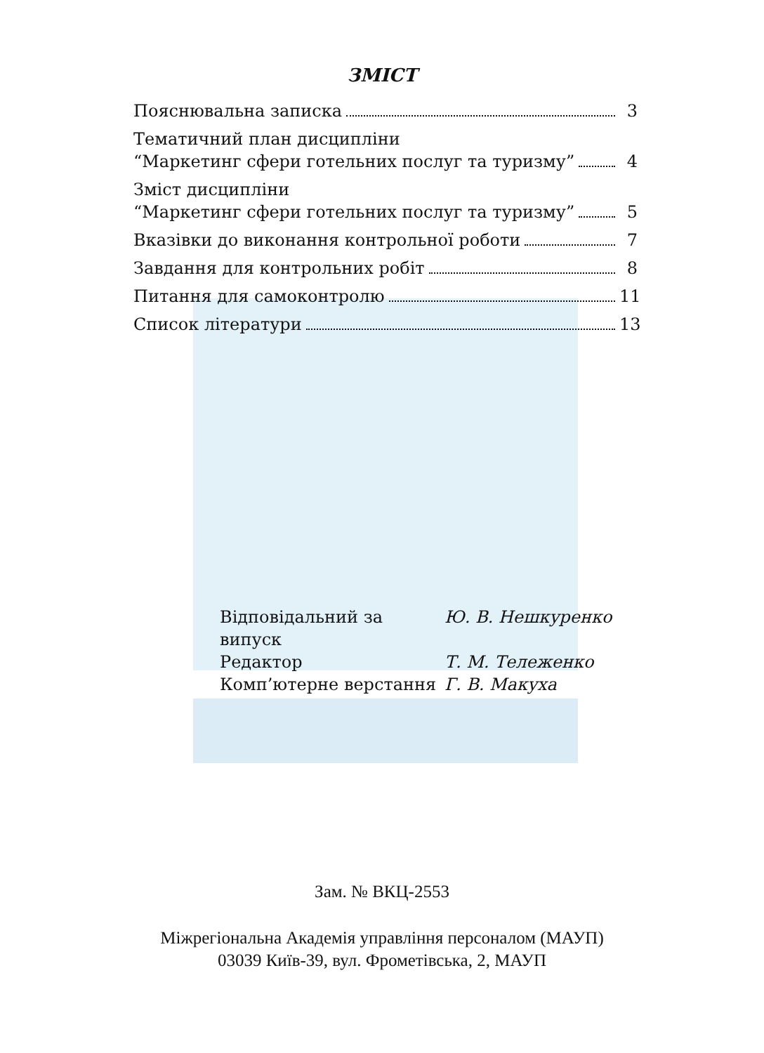ЗМІСТ
Пояснювальна записка 3
Тематичний план дисципліни
“Маркетинг сфери готельних послуг та туризму” 4
Зміст дисципліни
“Маркетинг сфери готельних послуг та туризму” 5
Вказівки до виконання контрольної роботи 7
Завдання для контрольних робіт 8
Питання для самоконтролю 11
Список літератури 13
Відповідальний за випуск Ю. В. Нешкуренко
Редактор Т. М. Тележенко
Комп’ютерне верстання Г. В. Макуха
Зам. № ВКЦ-2553
Міжрегіональна Академія управління персоналом (МАУП)
03039 Київ-39, вул. Фрометівська, 2, МАУП